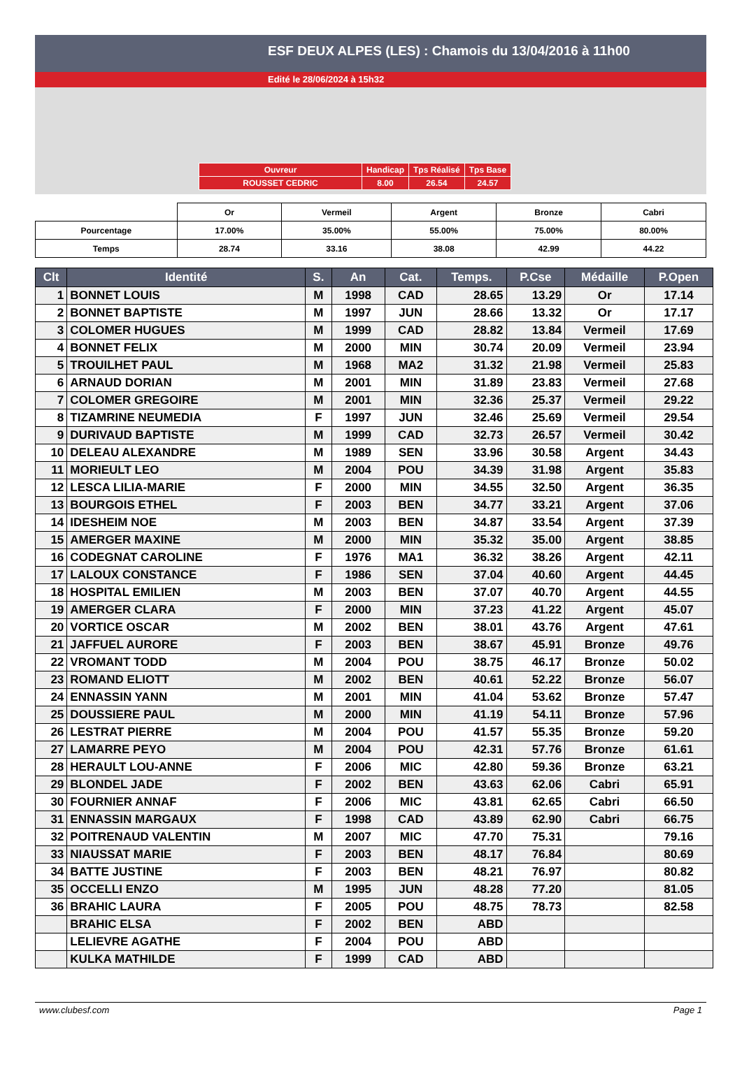ESF DEUX ALPES (LES) : Chamois du 13/04/2016 à 11h00
Edité le 28/06/2024 à 15h32
| Ouvreur | Handicap | Tps Réalisé | Tps Base |
| ROUSSET CEDRIC | 8.00 | 26.54 | 24.57 |
| | Or | Vermeil | Argent | Bronze | Cabri |
| Pourcentage | 17.00% | 35.00% | 55.00% | 75.00% | 80.00% |
| Temps | 28.74 | 33.16 | 38.08 | 42.99 | 44.22 |
| Clt | Identité | S. | An | Cat. | Temps. | P.Cse | Médaille | P.Open |
| --- | --- | --- | --- | --- | --- | --- | --- | --- |
| 1 | BONNET LOUIS | M | 1998 | CAD | 28.65 | 13.29 | Or | 17.14 |
| 2 | BONNET BAPTISTE | M | 1997 | JUN | 28.66 | 13.32 | Or | 17.17 |
| 3 | COLOMER HUGUES | M | 1999 | CAD | 28.82 | 13.84 | Vermeil | 17.69 |
| 4 | BONNET FELIX | M | 2000 | MIN | 30.74 | 20.09 | Vermeil | 23.94 |
| 5 | TROUILHET PAUL | M | 1968 | MA2 | 31.32 | 21.98 | Vermeil | 25.83 |
| 6 | ARNAUD DORIAN | M | 2001 | MIN | 31.89 | 23.83 | Vermeil | 27.68 |
| 7 | COLOMER GREGOIRE | M | 2001 | MIN | 32.36 | 25.37 | Vermeil | 29.22 |
| 8 | TIZAMRINE NEUMEDIA | F | 1997 | JUN | 32.46 | 25.69 | Vermeil | 29.54 |
| 9 | DURIVAUD BAPTISTE | M | 1999 | CAD | 32.73 | 26.57 | Vermeil | 30.42 |
| 10 | DELEAU ALEXANDRE | M | 1989 | SEN | 33.96 | 30.58 | Argent | 34.43 |
| 11 | MORIEULT LEO | M | 2004 | POU | 34.39 | 31.98 | Argent | 35.83 |
| 12 | LESCA LILIA-MARIE | F | 2000 | MIN | 34.55 | 32.50 | Argent | 36.35 |
| 13 | BOURGOIS ETHEL | F | 2003 | BEN | 34.77 | 33.21 | Argent | 37.06 |
| 14 | IDESHEIM NOE | M | 2003 | BEN | 34.87 | 33.54 | Argent | 37.39 |
| 15 | AMERGER MAXINE | M | 2000 | MIN | 35.32 | 35.00 | Argent | 38.85 |
| 16 | CODEGNAT CAROLINE | F | 1976 | MA1 | 36.32 | 38.26 | Argent | 42.11 |
| 17 | LALOUX CONSTANCE | F | 1986 | SEN | 37.04 | 40.60 | Argent | 44.45 |
| 18 | HOSPITAL EMILIEN | M | 2003 | BEN | 37.07 | 40.70 | Argent | 44.55 |
| 19 | AMERGER CLARA | F | 2000 | MIN | 37.23 | 41.22 | Argent | 45.07 |
| 20 | VORTICE OSCAR | M | 2002 | BEN | 38.01 | 43.76 | Argent | 47.61 |
| 21 | JAFFUEL AURORE | F | 2003 | BEN | 38.67 | 45.91 | Bronze | 49.76 |
| 22 | VROMANT TODD | M | 2004 | POU | 38.75 | 46.17 | Bronze | 50.02 |
| 23 | ROMAND ELIOTT | M | 2002 | BEN | 40.61 | 52.22 | Bronze | 56.07 |
| 24 | ENNASSIN YANN | M | 2001 | MIN | 41.04 | 53.62 | Bronze | 57.47 |
| 25 | DOUSSIERE PAUL | M | 2000 | MIN | 41.19 | 54.11 | Bronze | 57.96 |
| 26 | LESTRAT PIERRE | M | 2004 | POU | 41.57 | 55.35 | Bronze | 59.20 |
| 27 | LAMARRE PEYO | M | 2004 | POU | 42.31 | 57.76 | Bronze | 61.61 |
| 28 | HERAULT LOU-ANNE | F | 2006 | MIC | 42.80 | 59.36 | Bronze | 63.21 |
| 29 | BLONDEL JADE | F | 2002 | BEN | 43.63 | 62.06 | Cabri | 65.91 |
| 30 | FOURNIER ANNAF | F | 2006 | MIC | 43.81 | 62.65 | Cabri | 66.50 |
| 31 | ENNASSIN MARGAUX | F | 1998 | CAD | 43.89 | 62.90 | Cabri | 66.75 |
| 32 | POITRENAUD VALENTIN | M | 2007 | MIC | 47.70 | 75.31 | | 79.16 |
| 33 | NIAUSSAT MARIE | F | 2003 | BEN | 48.17 | 76.84 | | 80.69 |
| 34 | BATTE JUSTINE | F | 2003 | BEN | 48.21 | 76.97 | | 80.82 |
| 35 | OCCELLI ENZO | M | 1995 | JUN | 48.28 | 77.20 | | 81.05 |
| 36 | BRAHIC LAURA | F | 2005 | POU | 48.75 | 78.73 | | 82.58 |
| | BRAHIC ELSA | F | 2002 | BEN | ABD | | | |
| | LELIEVRE AGATHE | F | 2004 | POU | ABD | | | |
| | KULKA MATHILDE | F | 1999 | CAD | ABD | | | |
www.clubesf.com Page 1